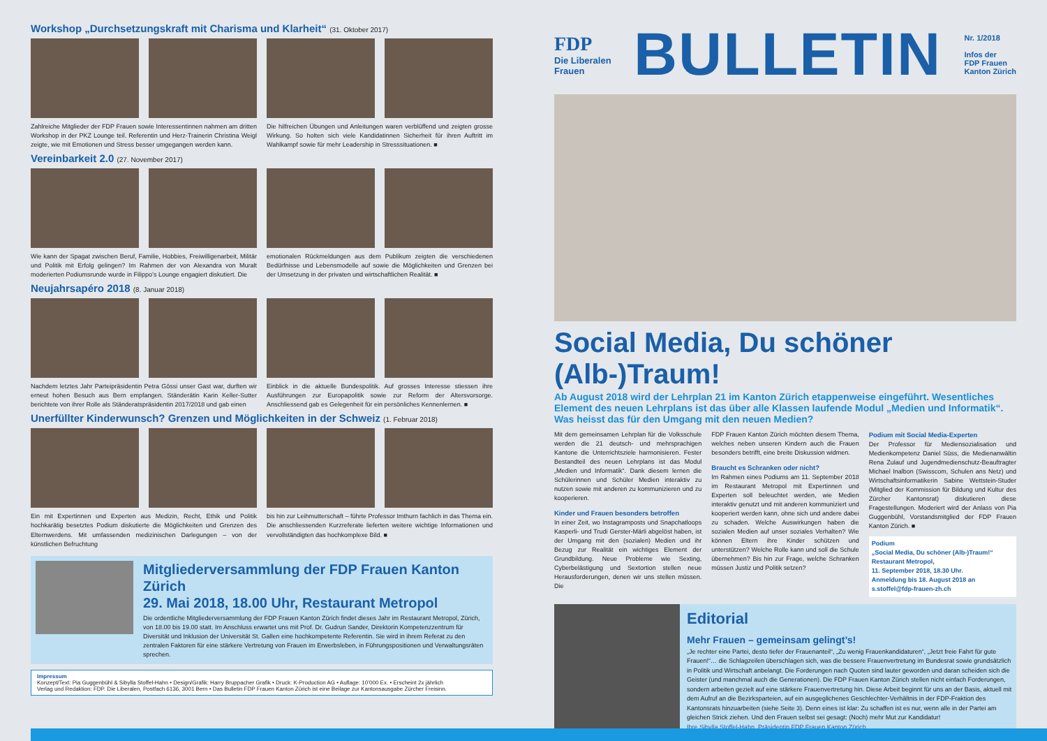Workshop „Durchsetzungskraft mit Charisma und Klarheit“ (31. Oktober 2017)
Zahlreiche Mitglieder der FDP Frauen sowie Interessentinnen nahmen am dritten Workshop in der PKZ Lounge teil. Referentin und Herz-Trainerin Christina Weigl zeigte, wie mit Emotionen und Stress besser umgegangen werden kann.
Die hilfreichen Übungen und Anleitungen waren verblüffend und zeigten grosse Wirkung. So holten sich viele Kandidatinnen Sicherheit für ihren Auftritt im Wahlkampf sowie für mehr Leadership in Stresssituationen. ■
Vereinbarkeit 2.0 (27. November 2017)
Wie kann der Spagat zwischen Beruf, Familie, Hobbies, Freiwilligenarbeit, Militär und Politik mit Erfolg gelingen? Im Rahmen der von Alexandra von Muralt moderierten Podiumsrunde wurde in Filippo’s Lounge engagiert diskutiert. Die
emotionalen Rückmeldungen aus dem Publikum zeigten die verschiedenen Bedürfnisse und Lebensmodelle auf sowie die Möglichkeiten und Grenzen bei der Umsetzung in der privaten und wirtschaftlichen Realität. ■
Neujahrsapéro 2018 (8. Januar 2018)
Nachdem letztes Jahr Parteipräsidentin Petra Gössi unser Gast war, durften wir erneut hohen Besuch aus Bern empfangen. Ständerätin Karin Keller-Sutter berichtete von ihrer Rolle als Ständeratspräsidentin 2017/2018 und gab einen
Einblick in die aktuelle Bundespolitik. Auf grosses Interesse stiessen ihre Ausführungen zur Europapolitik sowie zur Reform der Altersvorsorge. Anschliessend gab es Gelegenheit für ein persönliches Kennenlernen. ■
Unerfüllter Kinderwunsch? Grenzen und Möglichkeiten in der Schweiz (1. Februar 2018)
Ein mit Expertinnen und Experten aus Medizin, Recht, Ethik und Politik hochkarätig besetztes Podium diskutierte die Möglichkeiten und Grenzen des Elternwerdens. Mit umfassenden medizinischen Darlegungen – von der künstlichen Befruchtung
bis hin zur Leihmutterschaft – führte Professor Imthurn fachlich in das Thema ein. Die anschliessenden Kurzreferate lieferten weitere wichtige Informationen und vervollständigten das hochkomplexe Bild. ■
Mitgliederversammlung der FDP Frauen Kanton Zürich
29. Mai 2018, 18.00 Uhr, Restaurant Metropol
Die ordentliche Mitgliederversammlung der FDP Frauen Kanton Zürich findet dieses Jahr im Restaurant Metropol, Zürich, von 18.00 bis 19.00 statt. Im Anschluss erwartet uns mit Prof. Dr. Gudrun Sander, Direktorin Kompetenzzentrum für Diversität und Inklusion der Universität St. Gallen eine hochkompetente Referentin. Sie wird in ihrem Referat zu den zentralen Faktoren für eine stärkere Vertretung von Frauen im Erwerbsleben, in Führungspositionen und Verwaltungsräten sprechen.
Impressum
Konzept/Text: Pia Guggenbühl & Sibylla Stoffel-Hahn • Design/Grafik: Harry Bruppacher Grafik • Druck: K-Production AG • Auflage: 10’000 Ex. • Erscheint 2x jährlich
Verlag und Redaktion: FDP. Die Liberalen, Postfach 6136, 3001 Bern • Das Bulletin FDP Frauen Kanton Zürich ist eine Beilage zur Kantonsausgabe Zürcher Freisinn.
FDP
Die Liberalen
Frauen
BULLETIN
Nr. 1/2018
Infos der
FDP Frauen
Kanton Zürich
Social Media, Du schöner (Alb-)Traum!
Ab August 2018 wird der Lehrplan 21 im Kanton Zürich etappenweise eingeführt. Wesentliches Element des neuen Lehrplans ist das über alle Klassen laufende Modul „Medien und Informatik“. Was heisst das für den Umgang mit den neuen Medien?
Mit dem gemeinsamen Lehrplan für die Volksschule werden die 21 deutsch- und mehrsprachigen Kantone die Unterrichtsziele harmonisieren. Fester Bestandteil des neuen Lehrplans ist das Modul „Medien und Informatik“. Dank diesem lernen die Schülerinnen und Schüler Medien interaktiv zu nutzen sowie mit anderen zu kommunizieren und zu kooperieren.
Kinder und Frauen besonders betroffen
In einer Zeit, wo Instagramposts und Snapchatloops Kasperli- und Trudi Gerster-Märli abgelöst haben, ist der Umgang mit den (sozialen) Medien und ihr Bezug zur Realität ein wichtiges Element der Grundbildung. Neue Probleme wie Sexting, Cyberbelästigung und Sextortion stellen neue Herausforderungen, denen wir uns stellen müssen. Die
FDP Frauen Kanton Zürich möchten diesem Thema, welches neben unseren Kindern auch die Frauen besonders betrifft, eine breite Diskussion widmen.
Braucht es Schranken oder nicht?
Im Rahmen eines Podiums am 11. September 2018 im Restaurant Metropol mit Expertinnen und Experten soll beleuchtet werden, wie Medien interaktiv genutzt und mit anderen kommuniziert und kooperiert werden kann, ohne sich und andere dabei zu schaden. Welche Auswirkungen haben die sozialen Medien auf unser soziales Verhalten? Wie können Eltern ihre Kinder schützen und unterstützen? Welche Rolle kann und soll die Schule übernehmen? Bis hin zur Frage, welche Schranken müssen Justiz und Politik setzen?
Podium mit Social Media-Experten
Der Professor für Mediensozialisation und Medienkompetenz Daniel Süss, die Medienanwältin Rena Zulauf und Jugendmedienschutz-Beauftragter Michael Inalbon (Swisscom, Schulen ans Netz) und Wirtschaftsinformatikerin Sabine Wettstein-Studer (Mitglied der Kommission für Bildung und Kultur des Zürcher Kantonsrat) diskutieren diese Fragestellungen. Moderiert wird der Anlass von Pia Guggenbühl, Vorstandsmitglied der FDP Frauen Kanton Zürich. ■
Podium
„Social Media, Du schöner (Alb-)Traum!“
Restaurant Metropol,
11. September 2018, 18.30 Uhr.
Anmeldung bis 18. August 2018 an
s.stoffel@fdp-frauen-zh.ch
Editorial
Mehr Frauen – gemeinsam gelingt’s!
„Je rechter eine Partei, desto tiefer der Frauenanteil“, „Zu wenig Frauenkandidaturen“, „Jetzt freie Fahrt für gute Frauen!“… die Schlagzeilen überschlagen sich, was die bessere Frauenvertretung im Bundesrat sowie grundsätzlich in Politik und Wirtschaft anbelangt. Die Forderungen nach Quoten sind lauter geworden und daran scheiden sich die Geister (und manchmal auch die Generationen). Die FDP Frauen Kanton Zürich stellen nicht einfach Forderungen, sondern arbeiten gezielt auf eine stärkere Frauenvertretung hin. Diese Arbeit beginnt für uns an der Basis, aktuell mit dem Aufruf an die Bezirksparteien, auf ein ausgeglichenes Geschlechter-Verhältnis in der FDP-Fraktion des Kantonsrats hinzuarbeiten (siehe Seite 3). Denn eines ist klar: Zu schaffen ist es nur, wenn alle in der Partei am gleichen Strick ziehen. Und den Frauen selbst sei gesagt: (Noch) mehr Mut zur Kandidatur!
Ihre Sibylla Stoffel-Hahn, Präsidentin FDP Frauen Kanton Zürich